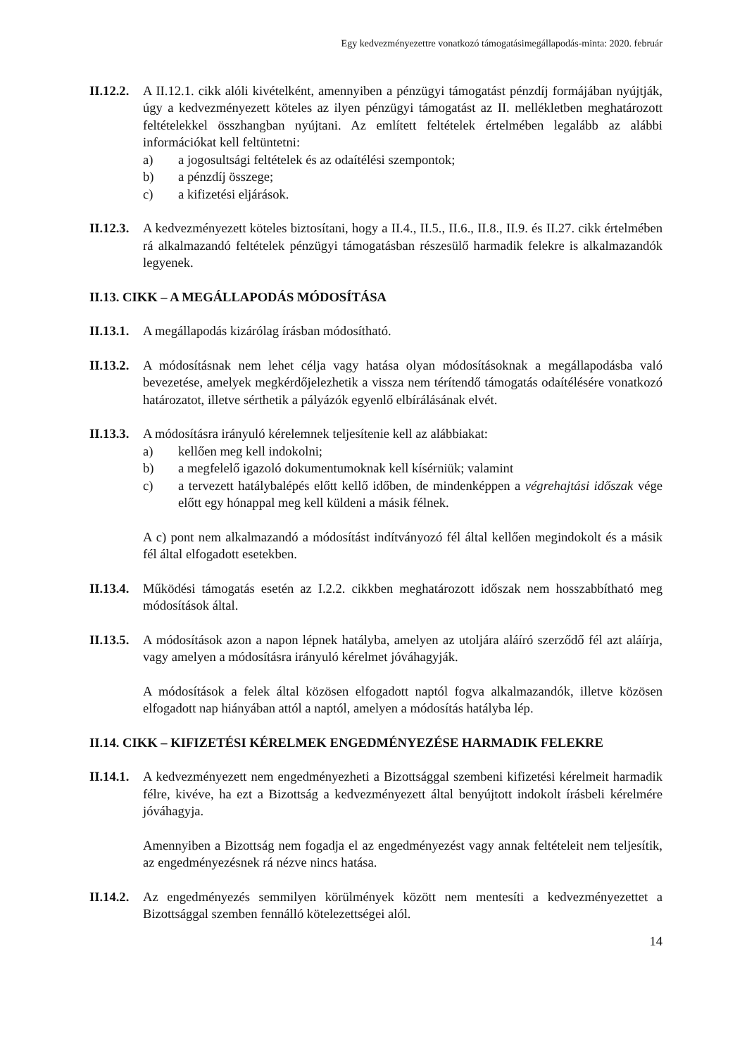Egy kedvezményezettre vonatkozó támogatásimegállapodás-minta: 2020. február
II.12.2.
A II.12.1. cikk alóli kivételként, amennyiben a pénzügyi támogatást pénzdíj formájában nyújtják, úgy a kedvezményezett köteles az ilyen pénzügyi támogatást az II. mellékletben meghatározott feltételekkel összhangban nyújtani. Az említett feltételek értelmében legalább az alábbi információkat kell feltüntetni:
a) a jogosultsági feltételek és az odaítélési szempontok;
b) a pénzdíj összege;
c) a kifizetési eljárások.
II.12.3.
A kedvezményezett köteles biztosítani, hogy a II.4., II.5., II.6., II.8., II.9. és II.27. cikk értelmében rá alkalmazandó feltételek pénzügyi támogatásban részesülő harmadik felekre is alkalmazandók legyenek.
II.13. CIKK – A MEGÁLLAPODÁS MÓDOSÍTÁSA
II.13.1.
A megállapodás kizárólag írásban módosítható.
II.13.2.
A módosításnak nem lehet célja vagy hatása olyan módosításoknak a megállapodásba való bevezetése, amelyek megkérdőjelezhetik a vissza nem térítendő támogatás odaítélésére vonatkozó határozatot, illetve sérthetik a pályázók egyenlő elbírálásának elvét.
II.13.3.
A módosításra irányuló kérelemnek teljesítenie kell az alábbiakat:
a) kellően meg kell indokolni;
b) a megfelelő igazoló dokumentumoknak kell kísérniük; valamint
c) a tervezett hatálybalépés előtt kellő időben, de mindenképpen a végrehajtási időszak vége előtt egy hónappal meg kell küldeni a másik félnek.
A c) pont nem alkalmazandó a módosítást indítványozó fél által kellően megindokolt és a másik fél által elfogadott esetekben.
II.13.4.
Működési támogatás esetén az I.2.2. cikkben meghatározott időszak nem hosszabbítható meg módosítások által.
II.13.5.
A módosítások azon a napon lépnek hatályba, amelyen az utoljára aláíró szerződő fél azt aláírja, vagy amelyen a módosításra irányuló kérelmet jóváhagyják.
A módosítások a felek által közösen elfogadott naptól fogva alkalmazandók, illetve közösen elfogadott nap hiányában attól a naptól, amelyen a módosítás hatályba lép.
II.14. CIKK – KIFIZETÉSI KÉRELMEK ENGEDMÉNYEZÉSE HARMADIK FELEKRE
II.14.1.
A kedvezményezett nem engedményezheti a Bizottsággal szembeni kifizetési kérelmeit harmadik félre, kivéve, ha ezt a Bizottság a kedvezményezett által benyújtott indokolt írásbeli kérelmére jóváhagyja.
Amennyiben a Bizottság nem fogadja el az engedményezést vagy annak feltételeit nem teljesítik, az engedményezésnek rá nézve nincs hatása.
II.14.2.
Az engedményezés semmilyen körülmények között nem mentesíti a kedvezményezettet a Bizottsággal szemben fennálló kötelezettségei alól.
14